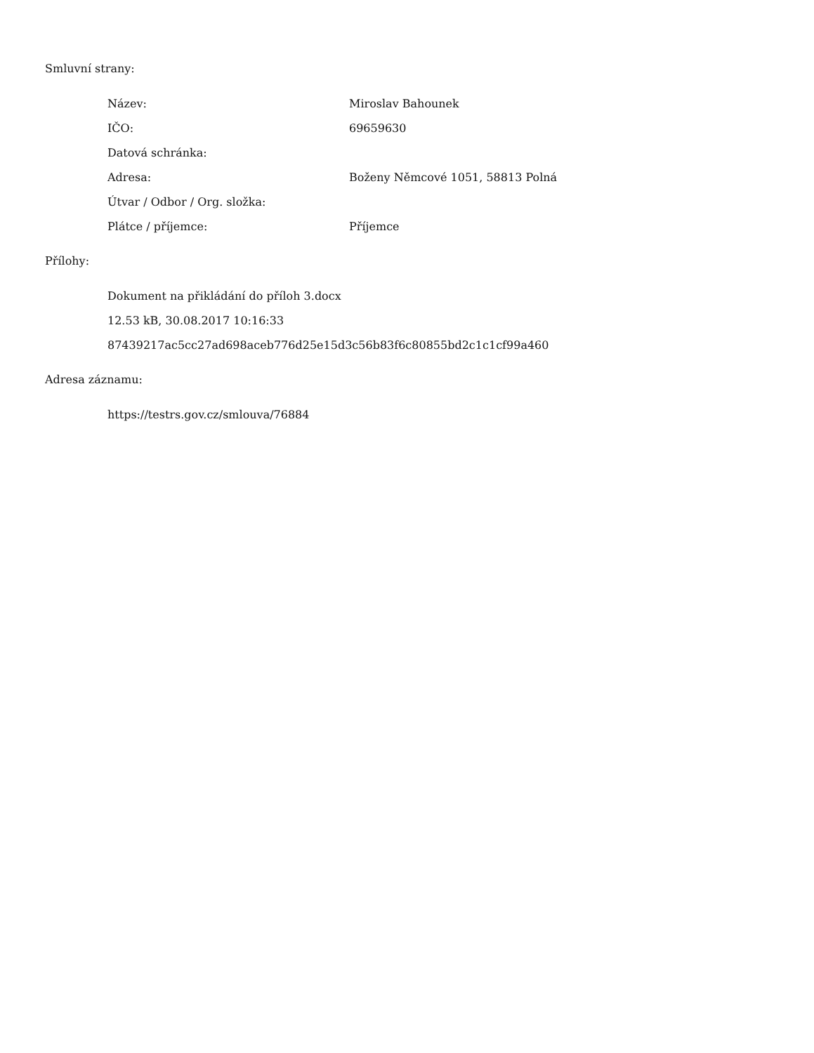Smluvní strany:
| Název: | Miroslav Bahounek |
| IČO: | 69659630 |
| Datová schránka: | |
| Adresa: | Boženy Němcové 1051, 58813 Polná |
| Útvar / Odbor / Org. složka: | |
| Plátce / příjemce: | Příjemce |
Přílohy:
Dokument na přikládání do příloh 3.docx
12.53 kB, 30.08.2017 10:16:33
87439217ac5cc27ad698aceb776d25e15d3c56b83f6c80855bd2c1c1cf99a460
Adresa záznamu:
https://testrs.gov.cz/smlouva/76884